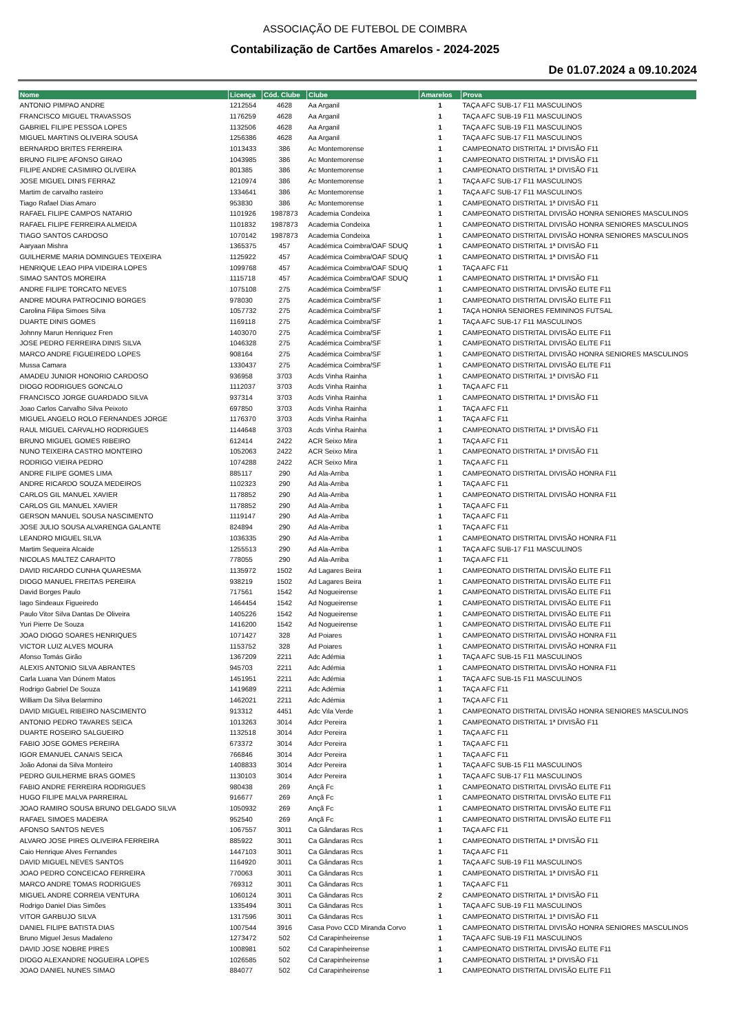ASSOCIAÇÃO DE FUTEBOL DE COIMBRA
Contabilização de Cartões Amarelos - 2024-2025
De 01.07.2024 a 09.10.2024
| Nome | Licença | Cód. Clube | Clube | Amarelos | Prova |
| --- | --- | --- | --- | --- | --- |
| ANTONIO PIMPAO ANDRE | 1212554 | 4628 | Aa Arganil | 1 | TAÇA AFC SUB-17 F11 MASCULINOS |
| FRANCISCO MIGUEL TRAVASSOS | 1176259 | 4628 | Aa Arganil | 1 | TAÇA AFC SUB-19 F11 MASCULINOS |
| GABRIEL FILIPE PESSOA LOPES | 1132506 | 4628 | Aa Arganil | 1 | TAÇA AFC SUB-19 F11 MASCULINOS |
| MIGUEL MARTINS OLIVEIRA SOUSA | 1256386 | 4628 | Aa Arganil | 1 | TAÇA AFC SUB-17 F11 MASCULINOS |
| BERNARDO BRITES FERREIRA | 1013433 | 386 | Ac Montemorense | 1 | CAMPEONATO DISTRITAL 1ª DIVISÃO F11 |
| BRUNO FILIPE AFONSO GIRAO | 1043985 | 386 | Ac Montemorense | 1 | CAMPEONATO DISTRITAL 1ª DIVISÃO F11 |
| FILIPE ANDRE CASIMIRO OLIVEIRA | 801385 | 386 | Ac Montemorense | 1 | CAMPEONATO DISTRITAL 1ª DIVISÃO F11 |
| JOSE MIGUEL DINIS FERRAZ | 1210974 | 386 | Ac Montemorense | 1 | TAÇA AFC SUB-17 F11 MASCULINOS |
| Martim de carvalho rasteiro | 1334641 | 386 | Ac Montemorense | 1 | TAÇA AFC SUB-17 F11 MASCULINOS |
| Tiago Rafael Dias Amaro | 953830 | 386 | Ac Montemorense | 1 | CAMPEONATO DISTRITAL 1ª DIVISÃO F11 |
| RAFAEL FILIPE CAMPOS NATARIO | 1101926 | 1987873 | Academia Condeixa | 1 | CAMPEONATO DISTRITAL DIVISÃO HONRA SENIORES MASCULINOS |
| RAFAEL FILIPE FERREIRA ALMEIDA | 1101832 | 1987873 | Academia Condeixa | 1 | CAMPEONATO DISTRITAL DIVISÃO HONRA SENIORES MASCULINOS |
| TIAGO SANTOS CARDOSO | 1070142 | 1987873 | Academia Condeixa | 1 | CAMPEONATO DISTRITAL DIVISÃO HONRA SENIORES MASCULINOS |
| Aaryaan Mishra | 1365375 | 457 | Académica Coimbra/OAF SDUQ | 1 | CAMPEONATO DISTRITAL 1ª DIVISÃO F11 |
| GUILHERME MARIA DOMINGUES TEIXEIRA | 1125922 | 457 | Académica Coimbra/OAF SDUQ | 1 | CAMPEONATO DISTRITAL 1ª DIVISÃO F11 |
| HENRIQUE LEAO PIPA VIDEIRA LOPES | 1099768 | 457 | Académica Coimbra/OAF SDUQ | 1 | TAÇA AFC F11 |
| SIMAO SANTOS MOREIRA | 1115718 | 457 | Académica Coimbra/OAF SDUQ | 1 | CAMPEONATO DISTRITAL 1ª DIVISÃO F11 |
| ANDRE FILIPE TORCATO NEVES | 1075108 | 275 | Académica Coimbra/SF | 1 | CAMPEONATO DISTRITAL DIVISÃO ELITE F11 |
| ANDRE MOURA PATROCINIO BORGES | 978030 | 275 | Académica Coimbra/SF | 1 | CAMPEONATO DISTRITAL DIVISÃO ELITE F11 |
| Carolina Filipa Simoes Silva | 1057732 | 275 | Académica Coimbra/SF | 1 | TAÇA HONRA SENIORES FEMININOS FUTSAL |
| DUARTE DINIS GOMES | 1169118 | 275 | Académica Coimbra/SF | 1 | TAÇA AFC SUB-17 F11 MASCULINOS |
| Johnny Marun Henriquez Fren | 1403070 | 275 | Académica Coimbra/SF | 1 | CAMPEONATO DISTRITAL DIVISÃO ELITE F11 |
| JOSE PEDRO FERREIRA DINIS SILVA | 1046328 | 275 | Académica Coimbra/SF | 1 | CAMPEONATO DISTRITAL DIVISÃO ELITE F11 |
| MARCO ANDRE FIGUEIREDO LOPES | 908164 | 275 | Académica Coimbra/SF | 1 | CAMPEONATO DISTRITAL DIVISÃO HONRA SENIORES MASCULINOS |
| Mussa Camara | 1330437 | 275 | Académica Coimbra/SF | 1 | CAMPEONATO DISTRITAL DIVISÃO ELITE F11 |
| AMADEU JUNIOR HONORIO CARDOSO | 936958 | 3703 | Acds Vinha Rainha | 1 | CAMPEONATO DISTRITAL 1ª DIVISÃO F11 |
| DIOGO RODRIGUES GONCALO | 1112037 | 3703 | Acds Vinha Rainha | 1 | TAÇA AFC F11 |
| FRANCISCO JORGE GUARDADO SILVA | 937314 | 3703 | Acds Vinha Rainha | 1 | CAMPEONATO DISTRITAL 1ª DIVISÃO F11 |
| Joao Carlos Carvalho Silva Peixoto | 697850 | 3703 | Acds Vinha Rainha | 1 | TAÇA AFC F11 |
| MIGUEL ANGELO ROLO FERNANDES JORGE | 1176370 | 3703 | Acds Vinha Rainha | 1 | TAÇA AFC F11 |
| RAUL MIGUEL CARVALHO RODRIGUES | 1144648 | 3703 | Acds Vinha Rainha | 1 | CAMPEONATO DISTRITAL 1ª DIVISÃO F11 |
| BRUNO MIGUEL GOMES RIBEIRO | 612414 | 2422 | ACR Seixo Mira | 1 | TAÇA AFC F11 |
| NUNO TEIXEIRA CASTRO MONTEIRO | 1052063 | 2422 | ACR Seixo Mira | 1 | CAMPEONATO DISTRITAL 1ª DIVISÃO F11 |
| RODRIGO VIEIRA PEDRO | 1074288 | 2422 | ACR Seixo Mira | 1 | TAÇA AFC F11 |
| ANDRE FILIPE GOMES LIMA | 885117 | 290 | Ad Ala-Arriba | 1 | CAMPEONATO DISTRITAL DIVISÃO HONRA F11 |
| ANDRE RICARDO SOUZA MEDEIROS | 1102323 | 290 | Ad Ala-Arriba | 1 | TAÇA AFC F11 |
| CARLOS GIL MANUEL XAVIER | 1178852 | 290 | Ad Ala-Arriba | 1 | CAMPEONATO DISTRITAL DIVISÃO HONRA F11 |
| CARLOS GIL MANUEL XAVIER | 1178852 | 290 | Ad Ala-Arriba | 1 | TAÇA AFC F11 |
| GERSON MANUEL SOUSA NASCIMENTO | 1119147 | 290 | Ad Ala-Arriba | 1 | TAÇA AFC F11 |
| JOSE JULIO SOUSA ALVARENGA GALANTE | 824894 | 290 | Ad Ala-Arriba | 1 | TAÇA AFC F11 |
| LEANDRO MIGUEL SILVA | 1036335 | 290 | Ad Ala-Arriba | 1 | CAMPEONATO DISTRITAL DIVISÃO HONRA F11 |
| Martim Sequeira Alcaide | 1255513 | 290 | Ad Ala-Arriba | 1 | TAÇA AFC SUB-17 F11 MASCULINOS |
| NICOLAS MALTEZ CARAPITO | 778055 | 290 | Ad Ala-Arriba | 1 | TAÇA AFC F11 |
| DAVID RICARDO CUNHA QUARESMA | 1135972 | 1502 | Ad Lagares Beira | 1 | CAMPEONATO DISTRITAL DIVISÃO ELITE F11 |
| DIOGO MANUEL FREITAS PEREIRA | 938219 | 1502 | Ad Lagares Beira | 1 | CAMPEONATO DISTRITAL DIVISÃO ELITE F11 |
| David Borges Paulo | 717561 | 1542 | Ad Nogueirense | 1 | CAMPEONATO DISTRITAL DIVISÃO ELITE F11 |
| Iago Sindeaux Figueiredo | 1464454 | 1542 | Ad Nogueirense | 1 | CAMPEONATO DISTRITAL DIVISÃO ELITE F11 |
| Paulo Vitor Silva Dantas De Oliveira | 1405226 | 1542 | Ad Nogueirense | 1 | CAMPEONATO DISTRITAL DIVISÃO ELITE F11 |
| Yuri Pierre De Souza | 1416200 | 1542 | Ad Nogueirense | 1 | CAMPEONATO DISTRITAL DIVISÃO ELITE F11 |
| JOAO DIOGO SOARES HENRIQUES | 1071427 | 328 | Ad Poiares | 1 | CAMPEONATO DISTRITAL DIVISÃO HONRA F11 |
| VICTOR LUIZ ALVES MOURA | 1153752 | 328 | Ad Poiares | 1 | CAMPEONATO DISTRITAL DIVISÃO HONRA F11 |
| Afonso Tomás Girão | 1367209 | 2211 | Adc Adémia | 1 | TAÇA AFC SUB-15 F11 MASCULINOS |
| ALEXIS ANTONIO SILVA ABRANTES | 945703 | 2211 | Adc Adémia | 1 | CAMPEONATO DISTRITAL DIVISÃO HONRA F11 |
| Carla Luana Van Dúnem Matos | 1451951 | 2211 | Adc Adémia | 1 | TAÇA AFC SUB-15 F11 MASCULINOS |
| Rodrigo Gabriel De Souza | 1419689 | 2211 | Adc Adémia | 1 | TAÇA AFC F11 |
| William Da Silva Belarmino | 1462021 | 2211 | Adc Adémia | 1 | TAÇA AFC F11 |
| DAVID MIGUEL RIBEIRO NASCIMENTO | 913312 | 4451 | Adc Vila Verde | 1 | CAMPEONATO DISTRITAL DIVISÃO HONRA SENIORES MASCULINOS |
| ANTONIO PEDRO TAVARES SEICA | 1013263 | 3014 | Adcr Pereira | 1 | CAMPEONATO DISTRITAL 1ª DIVISÃO F11 |
| DUARTE ROSEIRO SALGUEIRO | 1132518 | 3014 | Adcr Pereira | 1 | TAÇA AFC F11 |
| FABIO JOSE GOMES PEREIRA | 673372 | 3014 | Adcr Pereira | 1 | TAÇA AFC F11 |
| IGOR EMANUEL CANAIS SEICA | 766846 | 3014 | Adcr Pereira | 1 | TAÇA AFC F11 |
| João Adonai da Silva Monteiro | 1408833 | 3014 | Adcr Pereira | 1 | TAÇA AFC SUB-15 F11 MASCULINOS |
| PEDRO GUILHERME BRAS GOMES | 1130103 | 3014 | Adcr Pereira | 1 | TAÇA AFC SUB-17 F11 MASCULINOS |
| FABIO ANDRE FERREIRA RODRIGUES | 980438 | 269 | Ançã Fc | 1 | CAMPEONATO DISTRITAL DIVISÃO ELITE F11 |
| HUGO FILIPE MALVA PARREIRAL | 916677 | 269 | Ançã Fc | 1 | CAMPEONATO DISTRITAL DIVISÃO ELITE F11 |
| JOAO RAMIRO SOUSA BRUNO DELGADO SILVA | 1050932 | 269 | Ançã Fc | 1 | CAMPEONATO DISTRITAL DIVISÃO ELITE F11 |
| RAFAEL SIMOES MADEIRA | 952540 | 269 | Ançã Fc | 1 | CAMPEONATO DISTRITAL DIVISÃO ELITE F11 |
| AFONSO SANTOS NEVES | 1067557 | 3011 | Ca Gândaras Rcs | 1 | TAÇA AFC F11 |
| ALVARO JOSE PIRES OLIVEIRA FERREIRA | 885922 | 3011 | Ca Gândaras Rcs | 1 | CAMPEONATO DISTRITAL 1ª DIVISÃO F11 |
| Caio Henrique Alves Fernandes | 1447103 | 3011 | Ca Gândaras Rcs | 1 | TAÇA AFC F11 |
| DAVID MIGUEL NEVES SANTOS | 1164920 | 3011 | Ca Gândaras Rcs | 1 | TAÇA AFC SUB-19 F11 MASCULINOS |
| JOAO PEDRO CONCEICAO FERREIRA | 770063 | 3011 | Ca Gândaras Rcs | 1 | CAMPEONATO DISTRITAL 1ª DIVISÃO F11 |
| MARCO ANDRE TOMAS RODRIGUES | 769312 | 3011 | Ca Gândaras Rcs | 1 | TAÇA AFC F11 |
| MIGUEL ANDRE CORREIA VENTURA | 1060124 | 3011 | Ca Gândaras Rcs | 2 | CAMPEONATO DISTRITAL 1ª DIVISÃO F11 |
| Rodrigo Daniel Dias Simões | 1335494 | 3011 | Ca Gândaras Rcs | 1 | TAÇA AFC SUB-19 F11 MASCULINOS |
| VITOR GARBUJO SILVA | 1317596 | 3011 | Ca Gândaras Rcs | 1 | CAMPEONATO DISTRITAL 1ª DIVISÃO F11 |
| DANIEL FILIPE BATISTA DIAS | 1007544 | 3916 | Casa Povo CCD Miranda Corvo | 1 | CAMPEONATO DISTRITAL DIVISÃO HONRA SENIORES MASCULINOS |
| Bruno Miguel Jesus Madaleno | 1273472 | 502 | Cd Carapinheirense | 1 | TAÇA AFC SUB-19 F11 MASCULINOS |
| DAVID JOSE NOBRE PIRES | 1008981 | 502 | Cd Carapinheirense | 1 | CAMPEONATO DISTRITAL DIVISÃO ELITE F11 |
| DIOGO ALEXANDRE NOGUEIRA LOPES | 1026585 | 502 | Cd Carapinheirense | 1 | CAMPEONATO DISTRITAL 1ª DIVISÃO F11 |
| JOAO DANIEL NUNES SIMAO | 884077 | 502 | Cd Carapinheirense | 1 | CAMPEONATO DISTRITAL DIVISÃO ELITE F11 |